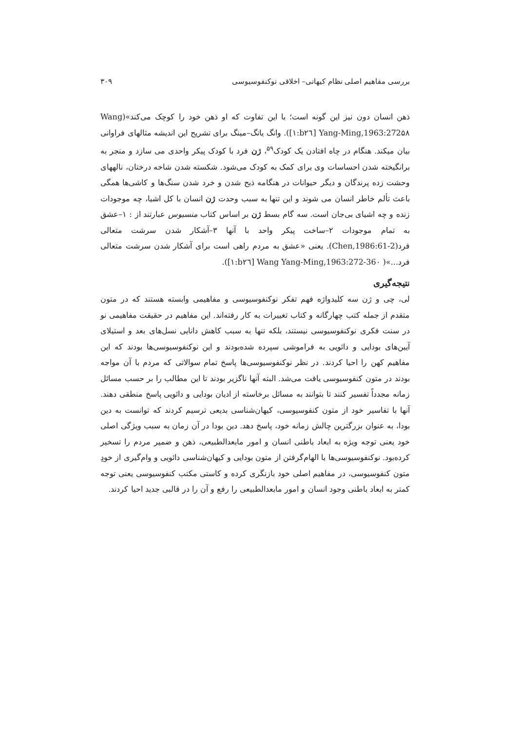بررسی مفاهیم اصلی نظام کیهانی– اخلاقی نوکنفوسیوسی ۳۰۹
ذهن انسان دون نیز این گونه است؛ با این تفاوت که او ذهن خود را کوچک می‌کند»(Wang Yang-Ming,1963:272۵۸ [b۲٦:۱]). وانگ یانگ–مینگ برای تشریح این اندیشه مثالهای فراوانی بیان میکند. هنگام در چاه افتادن یک کودک<sup>۵۹</sup>، ژن فرد با کودک پیکر واحدی می سازد و منجر به برانگیخته شدن احساسات وی برای کمک به کودک می‌شود. شکسته شدن شاخه درختان، نالههای وحشت زده پرندگان و دیگر حیوانات در هنگامه ذبح شدن و خرد شدن سنگ‌ها و کاشی‌ها همگی باعث تألم خاطر انسان می شوند و این تنها به سبب وحدت ژن انسان با کل اشیا، چه موجودات زنده و چه اشیای بی‌جان است. سه گام بسط ژن بر اساس کتاب منسیوس عبارتند از : ۱–عشق به تمام موجودات ۲–ساخت پیکر واحد با آنها ۳–آشکار شدن سرشت متعالی فرد(Chen,1986:61-2). یعنی «عشق به مردم راهی است برای آشکار شدن سرشت متعالی فرد...»( Wang Yang-Ming,1963:272-36۰ [b۲٦:۱]).
نتیجه‌گیری
لی، چی و ژن سه کلیدواژه فهم تفکر نوکنفوسیوسی و مفاهیمی وابسته هستند که در متون متقدم از جمله کتب چهارگانه و کتاب تغییرات به کار رفته‌اند. این مفاهیم در حقیقت مفاهیمی نو در سنت فکری نوکنفوسیوسی نیستند، بلکه تنها به سبب کاهش دانایی نسل‌های بعد و استیلای آیین‌های بودایی و دائویی به فراموشی سپرده شده‌بودند و این نوکنفوسیوسی‌ها بودند که این مفاهیم کهن را احیا کردند. در نظر نوکنفوسیوسی‌ها پاسخ تمام سوالاتی که مردم با آن مواجه بودند در متون کنفوسیوسی یافت می‌شد. البته آنها ناگزیر بودند تا این مطالب را بر حسب مسائل زمانه مجدداً تفسیر کنند تا بتوانند به مسائل برخاسته از ادیان بودایی و دائویی پاسخ منطقی دهند. آنها با تفاسیر خود از متون کنفوسیوسی، کیهان‌شناسی بدیعی ترسیم کردند که توانست به دین بودا، به عنوان بزرگترین چالش زمانه خود، پاسخ دهد. دین بودا در آن زمان به سبب ویژگی اصلی خود یعنی توجه ویژه به ابعاد باطنی انسان و امور مابعدالطبیعی، ذهن و ضمیر مردم را تسخیر کرده‌بود. نوکنفوسیوسی‌ها با الهام‌گرفتن از متون بودایی و کیهان‌شناسی دائویی و وام‌گیری از خودِ متون کنفوسیوسی، در مفاهیم اصلی خود بازنگری کرده و کاستی مکتب کنفوسیوسی یعنی توجه کمتر به ابعاد باطنی وجود انسان و امور مابعدالطبیعی را رفع و آن را در قالبی جدید احیا کردند.